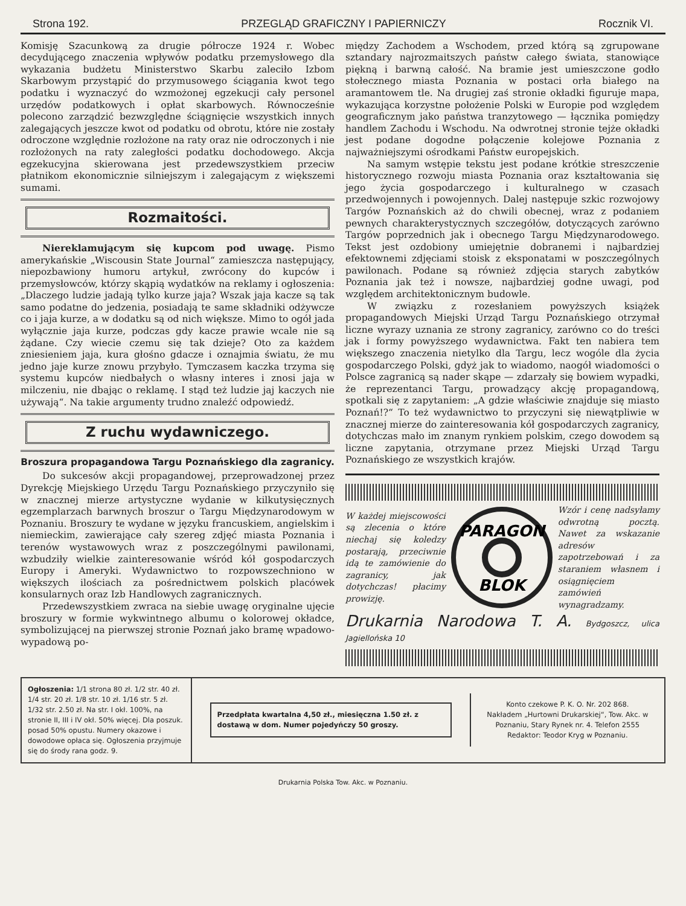Strona 192. PRZEGLĄD GRAFICZNY I PAPIERNICZY Rocznik VI.
Komisję Szacunkową za drugie półrocze 1924 r. Wobec decydującego znaczenia wpływów podatku przemysłowego dla wykazania budżetu Ministerstwo Skarbu zaleciło Izbom Skarbowym przystąpić do przymusowego ściągania kwot tego podatku i wyznaczyć do wzmożonej egzekucji cały personel urzędów podatkowych i opłat skarbowych. Równocześnie polecono zarządzić bezwzględne ściągnięcie wszystkich innych zalegających jeszcze kwot od podatku od obrotu, które nie zostały odroczone względnie rozłożone na raty oraz nie odroczonych i nie rozłożonych na raty zaległości podatku dochodowego. Akcja egzekucyjna skierowana jest przedewszystkiem przeciw płatnikom ekonomicznie silniejszym i zalegającym z większemi sumami.
Rozmaitości.
Niereklamującym się kupcom pod uwagę. Pismo amerykańskie „Wiscousin State Journal“ zamieszcza następujący, niepozbawiony humoru artykuł, zwrócony do kupców i przemysłowców, którzy skąpią wydatków na reklamy i ogłoszenia: „Dlaczego ludzie jadają tylko kurze jaja? Wszak jaja kacze są tak samo podatne do jedzenia, posiadają te same składniki odżywcze co i jaja kurze, a w dodatku są od nich większe. Mimo to ogół jada wyłącznie jaja kurze, podczas gdy kacze prawie wcale nie są żądane. Czy wiecie czemu się tak dzieje? Oto za każdem zniesieniem jaja, kura głośno gdacze i oznajmia światu, że mu jedno jaje kurze znowu przybyło. Tymczasem kaczka trzyma się systemu kupców niedbałych o własny interes i znosi jaja w milczeniu, nie dbając o reklamę. I stąd też ludzie jaj kaczych nie używają“. Na takie argumenty trudno znaleźć odpowiedź.
Z ruchu wydawniczego.
Broszura propagandowa Targu Poznańskiego dla zagranicy.
Do sukcesów akcji propagandowej, przeprowadzonej przez Dyrekcję Miejskiego Urzędu Targu Poznańskiego przyczyniło się w znacznej mierze artystyczne wydanie w kilkutysięcznych egzemplarzach barwnych broszur o Targu Międzynarodowym w Poznaniu. Broszury te wydane w języku francuskiem, angielskim i niemieckim, zawierające cały szereg zdjęć miasta Poznania i terenów wystawowych wraz z poszczególnymi pawilonami, wzbudziły wielkie zainteresowanie wśród kół gospodarczych Europy i Ameryki. Wydawnictwo to rozpowszechniono w większych ilościach za pośrednictwem polskich placówek konsularnych oraz Izb Handlowych zagranicznych.
Przedewszystkiem zwraca na siebie uwagę oryginalne ujęcie broszury w formie wykwintnego albumu o kolorowej okładce, symbolizującej na pierwszej stronie Poznań jako bramę wpadowo-wypadową po-
między Zachodem a Wschodem, przed którą są zgrupowane sztandary najrozmaitszych państw całego świata, stanowiące piękną i barwną całość. Na bramie jest umieszczone godło stołecznego miasta Poznania w postaci orła białego na aramantowem tle. Na drugiej zaś stronie okładki figuruje mapa, wykazująca korzystne położenie Polski w Europie pod względem geograficznym jako państwa tranzytowego — łącznika pomiędzy handlem Zachodu i Wschodu. Na odwrotnej stronie tejże okładki jest podane dogodne połączenie kolejowe Poznania z najważniejszymi ośrodkami Państw europejskich.
Na samym wstępie tekstu jest podane krótkie streszczenie historycznego rozwoju miasta Poznania oraz kształtowania się jego życia gospodarczego i kulturalnego w czasach przedwojennych i powojennych. Dalej następuje szkic rozwojowy Targów Poznańskich aż do chwili obecnej, wraz z podaniem pewnych charakterystycznych szczegółów, dotyczących zarówno Targów poprzednich jak i obecnego Targu Międzynarodowego. Tekst jest ozdobiony umiejętnie dobranemi i najbardziej efektownemi zdjęciami stoisk z eksponatami w poszczególnych pawilonach. Podane są również zdjęcia starych zabytków Poznania jak też i nowsze, najbardziej godne uwagi, pod względem architektonicznym budowle.
W związku z rozesłaniem powyższych książek propagandowych Miejski Urząd Targu Poznańskiego otrzymał liczne wyrazy uznania ze strony zagranicy, zarówno co do treści jak i formy powyższego wydawnictwa. Fakt ten nabiera tem większego znaczenia nietylko dla Targu, lecz wogóle dla życia gospodarczego Polski, gdyż jak to wiadomo, naogół wiadomości o Polsce zagranicą są nader skąpe — zdarzały się bowiem wypadki, że reprezentanci Targu, prowadzący akcję propagandową, spotkali się z zapytaniem: „A gdzie właściwie znajduje się miasto Poznań!?“ To też wydawnictwo to przyczyni się niewątpliwie w znacznej mierze do zainteresowania kół gospodarczych zagranicy, dotychczas mało im znanym rynkiem polskim, czego dowodem są liczne zapytania, otrzymane przez Miejski Urząd Targu Poznańskiego ze wszystkich krajów.
W każdej miejscowości są zlecenia o które niechaj się koledzy postarają, przeciwnie idą te zamówienie do zagranicy, jak dotychczas! płacimy prowizję.
PARAGON
BLOK
Wzór i cenę nadsyłamy odwrotną pocztą. Nawet za wskazanie adresów zapotrzebowań i za staraniem własnem i osiągnięciem zamówień wynagradzamy.
Drukarnia Narodowa T. A. Bydgoszcz, ulica Jagiellońska 10
Ogłoszenia: 1/1 strona 80 zł. 1/2 str. 40 zł. 1/4 str. 20 zł. 1/8 str. 10 zł. 1/16 str. 5 zł. 1/32 str. 2.50 zł. Na str. I okł. 100%, na stronie II, III i IV okł. 50% więcej. Dla poszuk. posad 50% opustu. Numery okazowe i dowodowe opłaca się. Ogłoszenia przyjmuje się do środy rana godz. 9.
Przedpłata kwartalna 4,50 zł., miesięczna 1.50 zł. z dostawą w dom. Numer pojedyńczy 50 groszy.
Konto czekowe P. K. O. Nr. 202 868.
Nakładem „Hurtowni Drukarskiej“, Tow. Akc. w Poznaniu, Stary Rynek nr. 4. Telefon 2555
Redaktor: Teodor Kryg w Poznaniu.
Drukarnia Polska Tow. Akc. w Poznaniu.